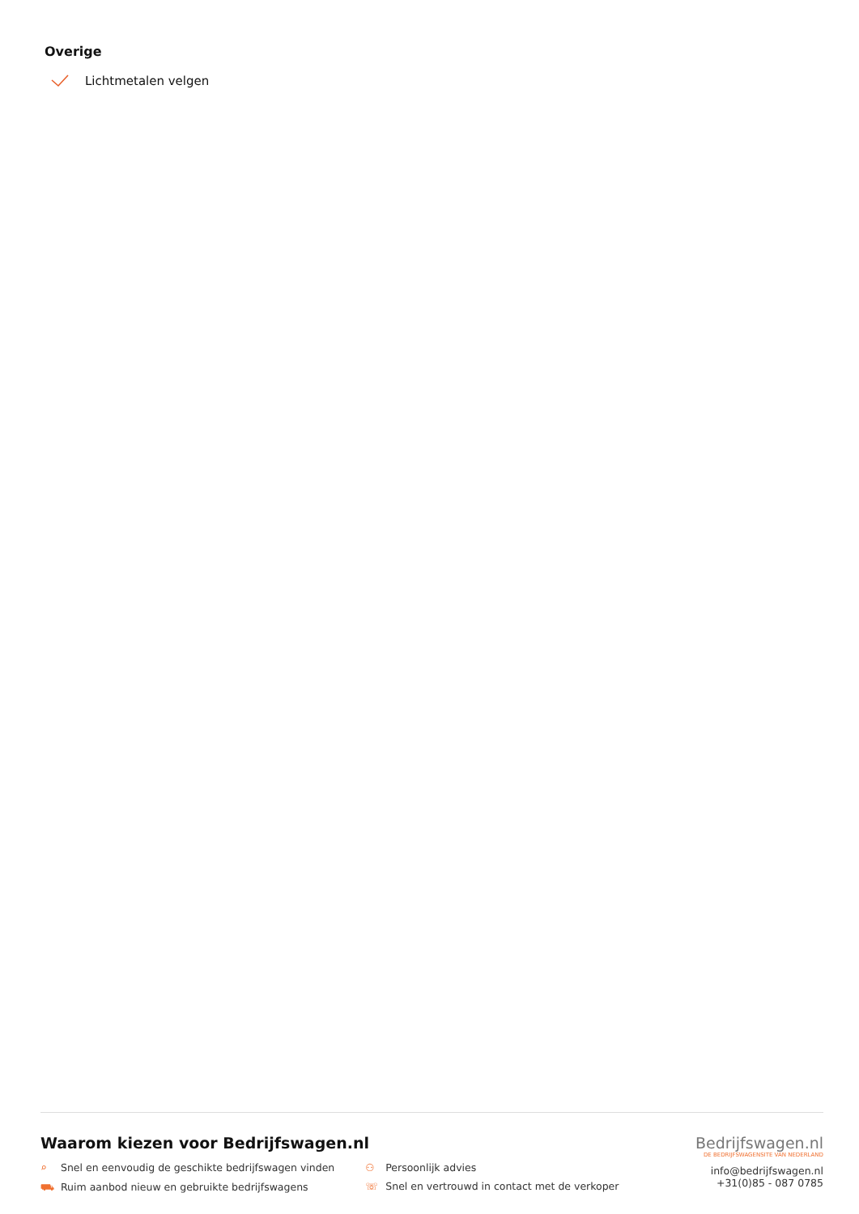Overige
Lichtmetalen velgen
Waarom kiezen voor Bedrijfswagen.nl
⌕ Snel en eenvoudig de geschikte bedrijfswagen vinden
⛟ Ruim aanbod nieuw en gebruikte bedrijfswagens
⚇ Persoonlijk advies
☏ Snel en vertrouwd in contact met de verkoper
Bedrijfswagen.nl
DE BEDRIJFSWAGENSITE VAN NEDERLAND
info@bedrijfswagen.nl
+31(0)85 - 087 0785